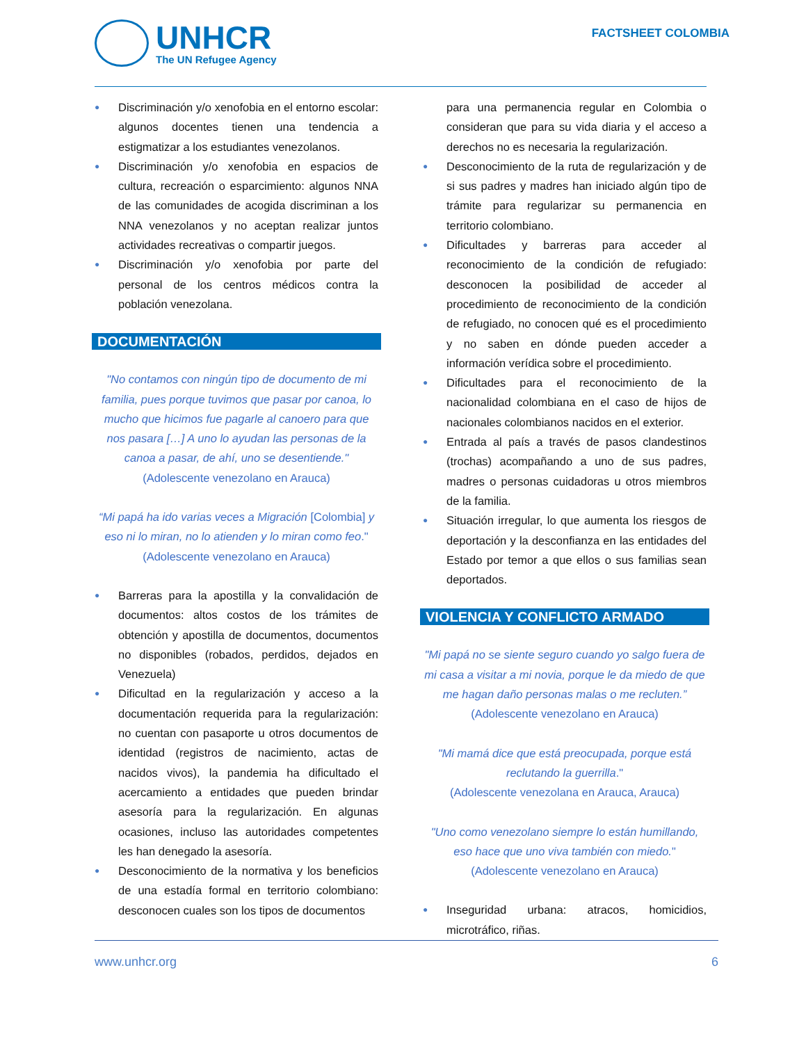UNHCR
The UN Refugee Agency
FACTSHEET COLOMBIA
● Discriminación y/o xenofobia en el entorno escolar: algunos docentes tienen una tendencia a estigmatizar a los estudiantes venezolanos.
● Discriminación y/o xenofobia en espacios de cultura, recreación o esparcimiento: algunos NNA de las comunidades de acogida discriminan a los NNA venezolanos y no aceptan realizar juntos actividades recreativas o compartir juegos.
● Discriminación y/o xenofobia por parte del personal de los centros médicos contra la población venezolana.
DOCUMENTACIÓN
"No contamos con ningún tipo de documento de mi familia, pues porque tuvimos que pasar por canoa, lo mucho que hicimos fue pagarle al canoero para que nos pasara […] A uno lo ayudan las personas de la canoa a pasar, de ahí, uno se desentiende."
(Adolescente venezolano en Arauca)
“Mi papá ha ido varias veces a Migración [Colombia] y eso ni lo miran, no lo atienden y lo miran como feo."
(Adolescente venezolano en Arauca)
● Barreras para la apostilla y la convalidación de documentos: altos costos de los trámites de obtención y apostilla de documentos, documentos no disponibles (robados, perdidos, dejados en Venezuela)
● Dificultad en la regularización y acceso a la documentación requerida para la regularización: no cuentan con pasaporte u otros documentos de identidad (registros de nacimiento, actas de nacidos vivos), la pandemia ha dificultado el acercamiento a entidades que pueden brindar asesoría para la regularización. En algunas ocasiones, incluso las autoridades competentes les han denegado la asesoría.
● Desconocimiento de la normativa y los beneficios de una estadía formal en territorio colombiano: desconocen cuales son los tipos de documentos
para una permanencia regular en Colombia o consideran que para su vida diaria y el acceso a derechos no es necesaria la regularización.
● Desconocimiento de la ruta de regularización y de si sus padres y madres han iniciado algún tipo de trámite para regularizar su permanencia en territorio colombiano.
● Dificultades y barreras para acceder al reconocimiento de la condición de refugiado: desconocen la posibilidad de acceder al procedimiento de reconocimiento de la condición de refugiado, no conocen qué es el procedimiento y no saben en dónde pueden acceder a información verídica sobre el procedimiento.
● Dificultades para el reconocimiento de la nacionalidad colombiana en el caso de hijos de nacionales colombianos nacidos en el exterior.
● Entrada al país a través de pasos clandestinos (trochas) acompañando a uno de sus padres, madres o personas cuidadoras u otros miembros de la familia.
● Situación irregular, lo que aumenta los riesgos de deportación y la desconfianza en las entidades del Estado por temor a que ellos o sus familias sean deportados.
VIOLENCIA Y CONFLICTO ARMADO
"Mi papá no se siente seguro cuando yo salgo fuera de mi casa a visitar a mi novia, porque le da miedo de que me hagan daño personas malas o me recluten.”
(Adolescente venezolano en Arauca)
"Mi mamá dice que está preocupada, porque está reclutando la guerrilla."
(Adolescente venezolana en Arauca, Arauca)
"Uno como venezolano siempre lo están humillando, eso hace que uno viva también con miedo."
(Adolescente venezolano en Arauca)
● Inseguridad urbana: atracos, homicidios, microtráfico, riñas.
www.unhcr.org 6